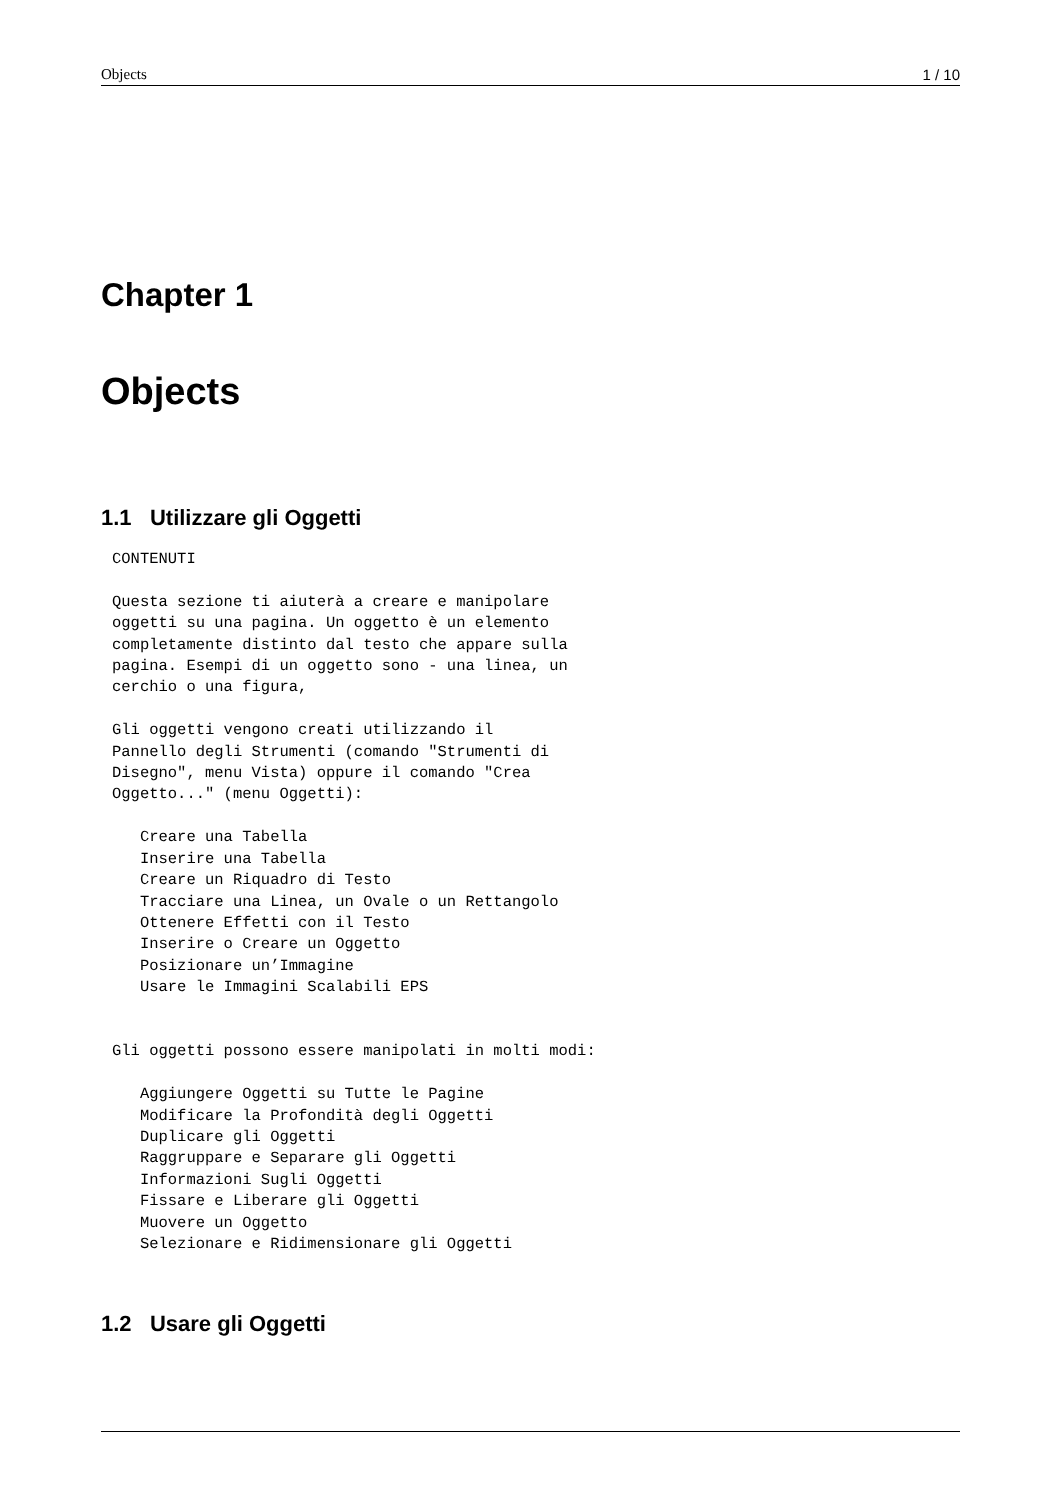Objects 1 / 10
Chapter 1
Objects
1.1 Utilizzare gli Oggetti
CONTENUTI

Questa sezione ti aiuterà a creare e manipolare
oggetti su una pagina. Un oggetto è un elemento
completamente distinto dal testo che appare sulla
pagina. Esempi di un oggetto sono - una linea, un
cerchio o una figura,

Gli oggetti vengono creati utilizzando il
Pannello degli Strumenti (comando "Strumenti di
Disegno", menu Vista) oppure il comando "Crea
Oggetto..." (menu Oggetti):

   Creare una Tabella
   Inserire una Tabella
   Creare un Riquadro di Testo
   Tracciare una Linea, un Ovale o un Rettangolo
   Ottenere Effetti con il Testo
   Inserire o Creare un Oggetto
   Posizionare un’Immagine
   Usare le Immagini Scalabili EPS


Gli oggetti possono essere manipolati in molti modi:

   Aggiungere Oggetti su Tutte le Pagine
   Modificare la Profondità degli Oggetti
   Duplicare gli Oggetti
   Raggruppare e Separare gli Oggetti
   Informazioni Sugli Oggetti
   Fissare e Liberare gli Oggetti
   Muovere un Oggetto
   Selezionare e Ridimensionare gli Oggetti
1.2 Usare gli Oggetti